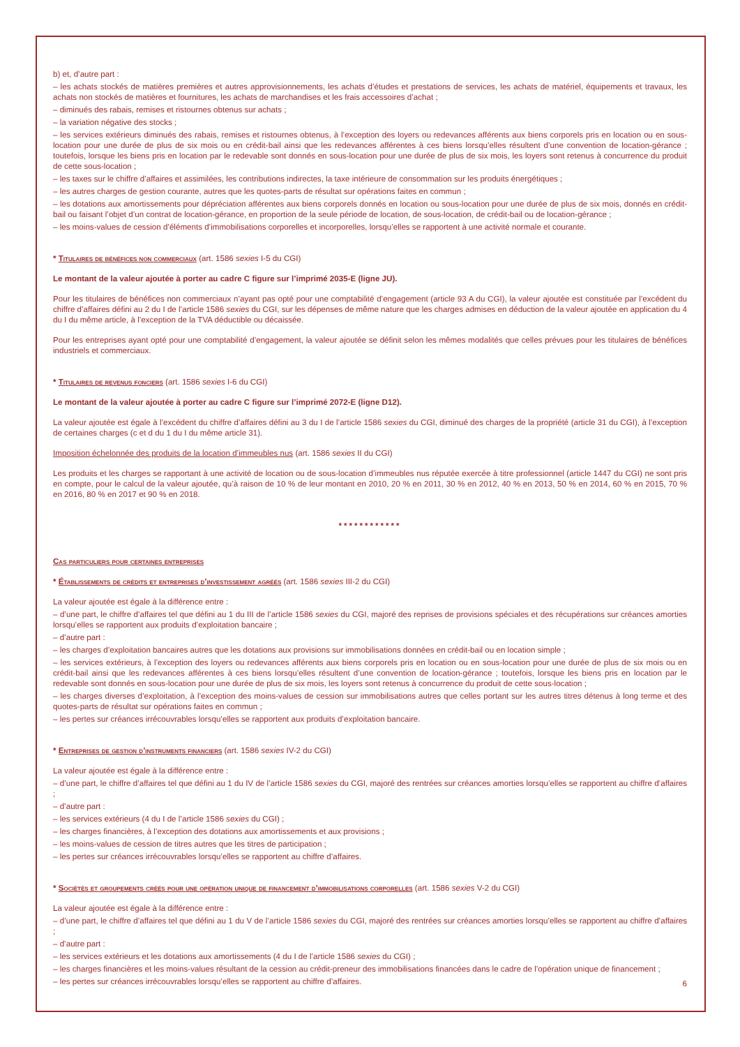b) et, d’autre part :
– les achats stockés de matières premières et autres approvisionnements, les achats d’études et prestations de services, les achats de matériel, équipements et travaux, les achats non stockés de matières et fournitures, les achats de marchandises et les frais accessoires d’achat ;
– diminués des rabais, remises et ristournes obtenus sur achats ;
– la variation négative des stocks ;
– les services extérieurs diminués des rabais, remises et ristournes obtenus, à l’exception des loyers ou redevances afférents aux biens corporels pris en location ou en sous-location pour une durée de plus de six mois ou en crédit-bail ainsi que les redevances afférentes à ces biens lorsqu’elles résultent d’une convention de location-gérance ; toutefois, lorsque les biens pris en location par le redevable sont donnés en sous-location pour une durée de plus de six mois, les loyers sont retenus à concurrence du produit de cette sous-location ;
– les taxes sur le chiffre d’affaires et assimilées, les contributions indirectes, la taxe intérieure de consommation sur les produits énergétiques ;
– les autres charges de gestion courante, autres que les quotes-parts de résultat sur opérations faites en commun ;
– les dotations aux amortissements pour dépréciation afférentes aux biens corporels donnés en location ou sous-location pour une durée de plus de six mois, donnés en crédit-bail ou faisant l’objet d’un contrat de location-gérance, en proportion de la seule période de location, de sous-location, de crédit-bail ou de location-gérance ;
– les moins-values de cession d’éléments d’immobilisations corporelles et incorporelles, lorsqu’elles se rapportent à une activité normale et courante.
* Titulaires de bénéfices non commerciaux (art. 1586 sexies I-5 du CGI)
Le montant de la valeur ajoutée à porter au cadre C figure sur l’imprimé 2035-E (ligne JU).
Pour les titulaires de bénéfices non commerciaux n’ayant pas opté pour une comptabilité d’engagement (article 93 A du CGI), la valeur ajoutée est constituée par l’excédent du chiffre d’affaires défini au 2 du I de l’article 1586 sexies du CGI, sur les dépenses de même nature que les charges admises en déduction de la valeur ajoutée en application du 4 du I du même article, à l’exception de la TVA déductible ou décaissée.
Pour les entreprises ayant opté pour une comptabilité d’engagement, la valeur ajoutée se définit selon les mêmes modalités que celles prévues pour les titulaires de bénéfices industriels et commerciaux.
* Titulaires de revenus fonciers (art. 1586 sexies I-6 du CGI)
Le montant de la valeur ajoutée à porter au cadre C figure sur l’imprimé 2072-E (ligne D12).
La valeur ajoutée est égale à l’excédent du chiffre d’affaires défini au 3 du I de l’article 1586 sexies du CGI, diminué des charges de la propriété (article 31 du CGI), à l’exception de certaines charges (c et d du 1 du I du même article 31).
Imposition échelonnée des produits de la location d’immeubles nus (art. 1586 sexies II du CGI)
Les produits et les charges se rapportant à une activité de location ou de sous-location d’immeubles nus réputée exercée à titre professionnel (article 1447 du CGI) ne sont pris en compte, pour le calcul de la valeur ajoutée, qu’à raison de 10 % de leur montant en 2010, 20 % en 2011, 30 % en 2012, 40 % en 2013, 50 % en 2014, 60 % en 2015, 70 % en 2016, 80 % en 2017 et 90 % en 2018.
************
Cas particuliers pour certaines entreprises
* Établissements de crédits et entreprises d’investissement agréés (art. 1586 sexies III-2 du CGI)
La valeur ajoutée est égale à la différence entre :
– d’une part, le chiffre d’affaires tel que défini au 1 du III de l’article 1586 sexies du CGI, majoré des reprises de provisions spéciales et des récupérations sur créances amorties lorsqu’elles se rapportent aux produits d’exploitation bancaire ;
– d’autre part :
– les charges d’exploitation bancaires autres que les dotations aux provisions sur immobilisations données en crédit-bail ou en location simple ;
– les services extérieurs, à l’exception des loyers ou redevances afférents aux biens corporels pris en location ou en sous-location pour une durée de plus de six mois ou en crédit-bail ainsi que les redevances afférentes à ces biens lorsqu’elles résultent d’une convention de location-gérance ; toutefois, lorsque les biens pris en location par le redevable sont donnés en sous-location pour une durée de plus de six mois, les loyers sont retenus à concurrence du produit de cette sous-location ;
– les charges diverses d’exploitation, à l’exception des moins-values de cession sur immobilisations autres que celles portant sur les autres titres détenus à long terme et des quotes-parts de résultat sur opérations faites en commun ;
– les pertes sur créances irrécouvrables lorsqu’elles se rapportent aux produits d’exploitation bancaire.
* Entreprises de gestion d’instruments financiers (art. 1586 sexies IV-2 du CGI)
La valeur ajoutée est égale à la différence entre :
– d’une part, le chiffre d’affaires tel que défini au 1 du IV de l’article 1586 sexies du CGI, majoré des rentrées sur créances amorties lorsqu’elles se rapportent au chiffre d’affaires ;
– d’autre part :
– les services extérieurs (4 du I de l’article 1586 sexies du CGI) ;
– les charges financières, à l’exception des dotations aux amortissements et aux provisions ;
– les moins-values de cession de titres autres que les titres de participation ;
– les pertes sur créances irrécouvrables lorsqu’elles se rapportent au chiffre d’affaires.
* Sociétés et groupements créés pour une opération unique de financement d’immobilisations corporelles (art. 1586 sexies V-2 du CGI)
La valeur ajoutée est égale à la différence entre :
– d’une part, le chiffre d’affaires tel que défini au 1 du V de l’article 1586 sexies du CGI, majoré des rentrées sur créances amorties lorsqu’elles se rapportent au chiffre d’affaires ;
– d’autre part :
– les services extérieurs et les dotations aux amortissements (4 du I de l’article 1586 sexies du CGI) ;
– les charges financières et les moins-values résultant de la cession au crédit-preneur des immobilisations financées dans le cadre de l’opération unique de financement ;
– les pertes sur créances irrécouvrables lorsqu’elles se rapportent au chiffre d’affaires.
6